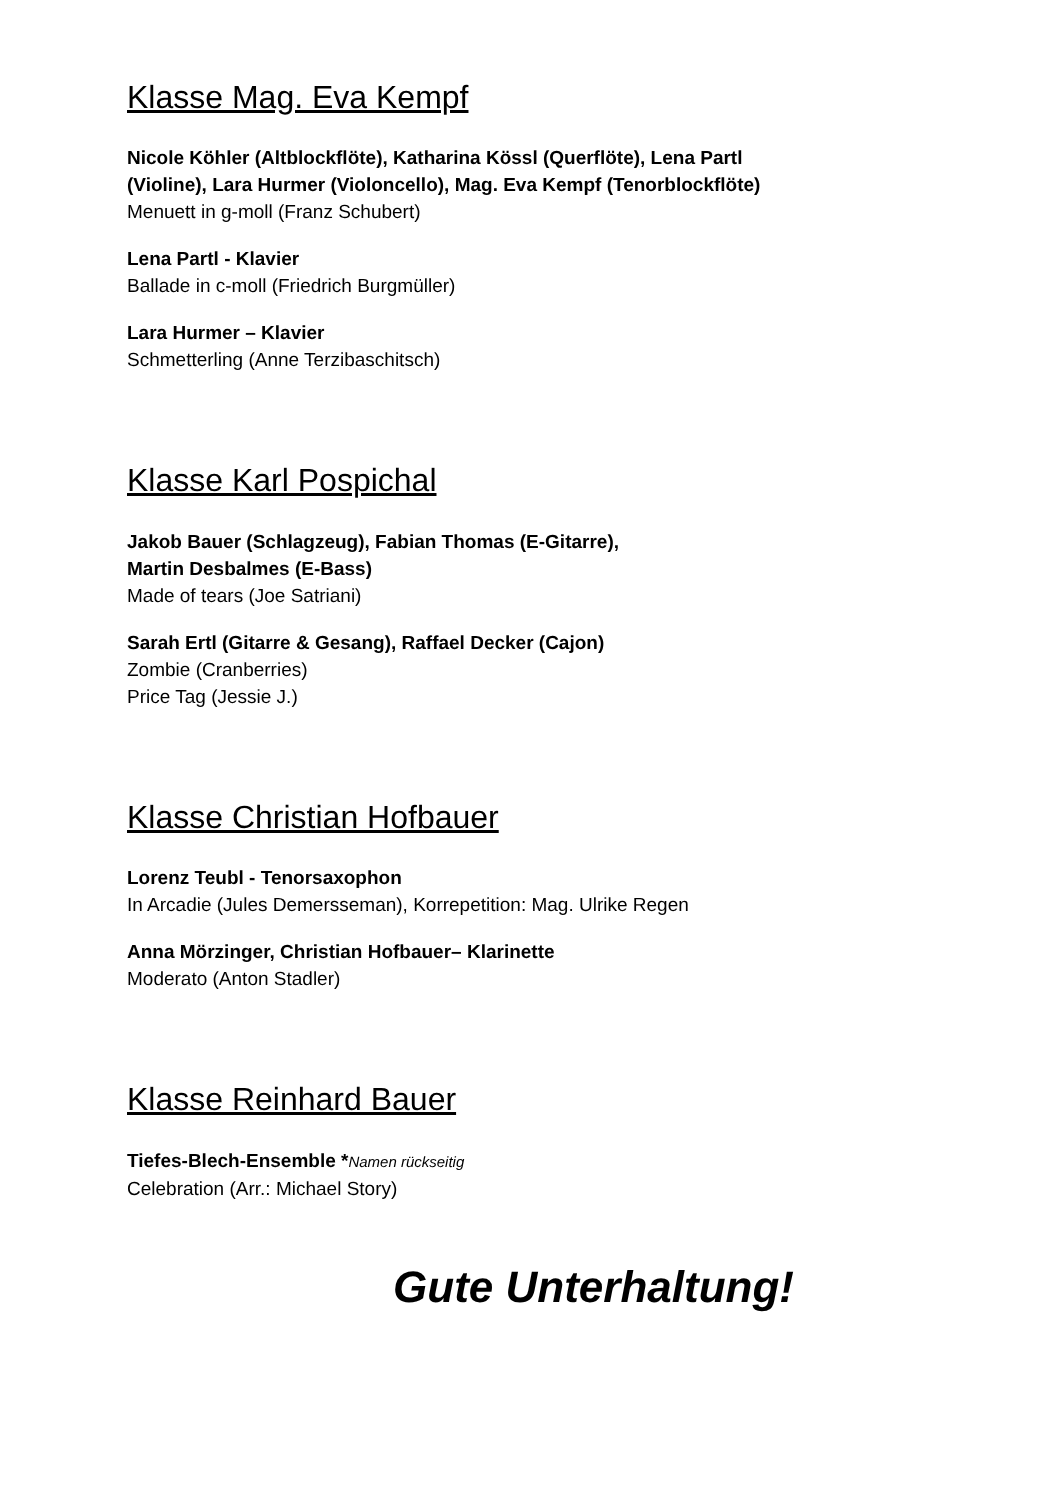Klasse Mag. Eva Kempf
Nicole Köhler (Altblockflöte), Katharina Kössl (Querflöte), Lena Partl
(Violine), Lara Hurmer (Violoncello), Mag. Eva Kempf (Tenorblockflöte)
Menuett in g-moll (Franz Schubert)
Lena Partl - Klavier
Ballade in c-moll (Friedrich Burgmüller)
Lara Hurmer – Klavier
Schmetterling (Anne Terzibaschitsch)
Klasse Karl Pospichal
Jakob Bauer (Schlagzeug), Fabian Thomas (E-Gitarre),
Martin Desbalmes (E-Bass)
Made of tears (Joe Satriani)
Sarah Ertl (Gitarre & Gesang), Raffael Decker (Cajon)
Zombie (Cranberries)
Price Tag (Jessie J.)
Klasse Christian Hofbauer
Lorenz Teubl - Tenorsaxophon
In Arcadie (Jules Demersseman), Korrepetition: Mag. Ulrike Regen
Anna Mörzinger, Christian Hofbauer– Klarinette
Moderato (Anton Stadler)
Klasse Reinhard Bauer
Tiefes-Blech-Ensemble *Namen rückseitig
Celebration (Arr.: Michael Story)
Gute Unterhaltung!